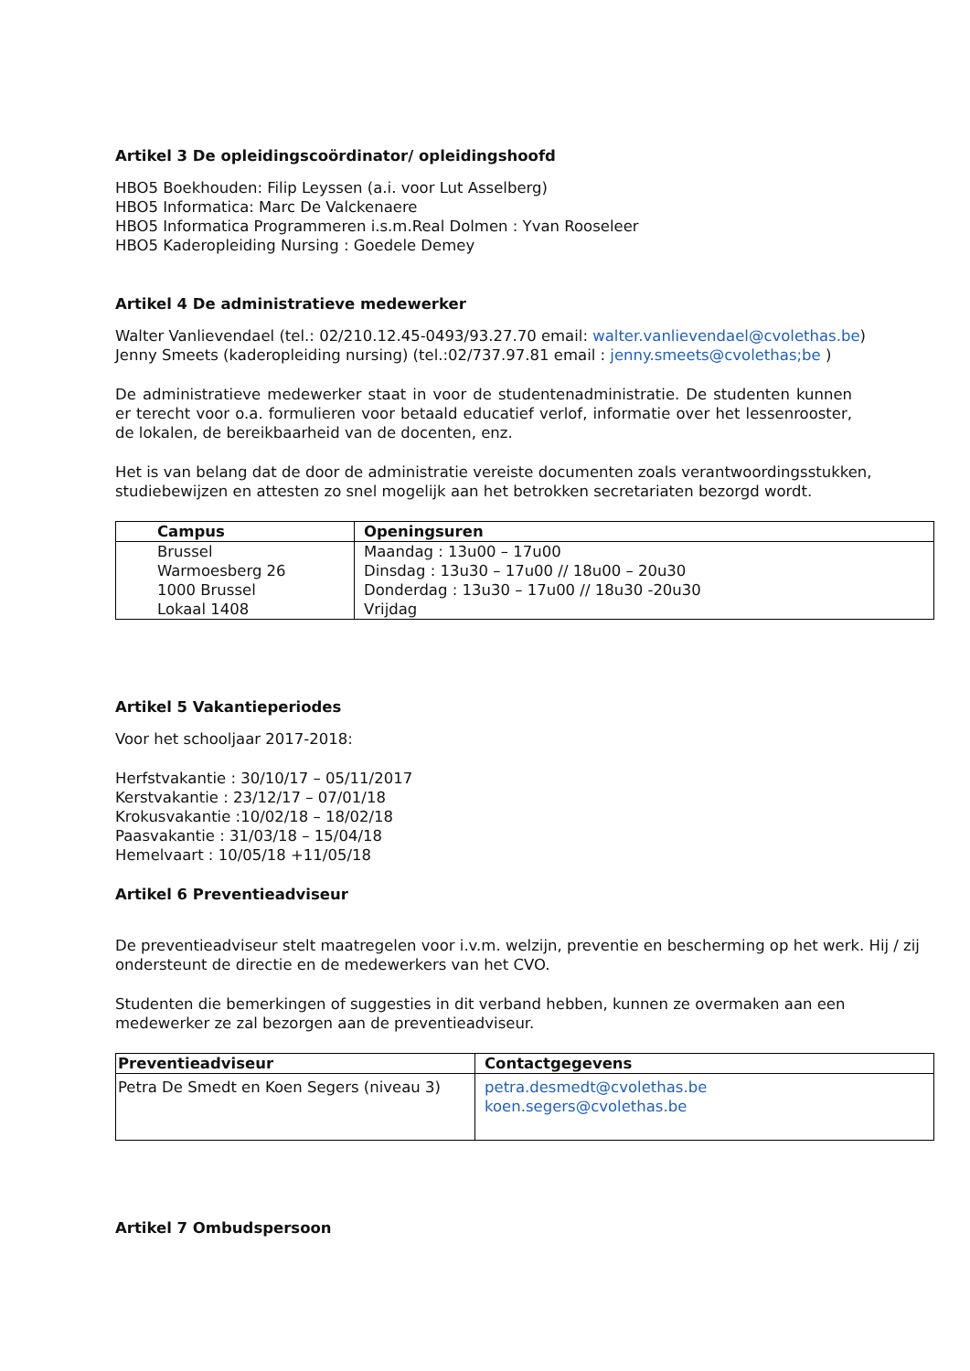Artikel 3 De opleidingscoördinator/ opleidingshoofd
HBO5 Boekhouden: Filip Leyssen (a.i. voor Lut Asselberg)
HBO5 Informatica: Marc De Valckenaere
HBO5 Informatica Programmeren i.s.m.Real Dolmen : Yvan Rooseleer
HBO5 Kaderopleiding Nursing : Goedele Demey
Artikel 4 De administratieve medewerker
Walter Vanlievendael (tel.: 02/210.12.45-0493/93.27.70 email: walter.vanlievendael@cvolethas.be)
Jenny Smeets (kaderopleiding nursing) (tel.:02/737.97.81 email : jenny.smeets@cvolethas;be )
De administratieve medewerker staat in voor de studentenadministratie. De studenten kunnen er terecht voor o.a. formulieren voor betaald educatief verlof, informatie over het lessenrooster, de lokalen, de bereikbaarheid van de docenten, enz.
Het is van belang dat de door de administratie vereiste documenten zoals verantwoordingsstukken, studiebewijzen en attesten zo snel mogelijk aan het betrokken secretariaten bezorgd wordt.
| Campus | Openingsuren |
| --- | --- |
| Brussel Warmoesberg 26 1000 Brussel Lokaal 1408 | Maandag : 13u00 – 17u00 Dinsdag : 13u30 – 17u00 // 18u00 – 20u30 Donderdag : 13u30 – 17u00 // 18u30 -20u30 Vrijdag |
Artikel 5 Vakantieperiodes
Voor het schooljaar 2017-2018:
Herfstvakantie : 30/10/17 – 05/11/2017
Kerstvakantie : 23/12/17 – 07/01/18
Krokusvakantie :10/02/18 – 18/02/18
Paasvakantie : 31/03/18 – 15/04/18
Hemelvaart : 10/05/18 +11/05/18
Artikel 6 Preventieadviseur
De preventieadviseur stelt maatregelen voor i.v.m. welzijn, preventie en bescherming op het werk. Hij / zij ondersteunt de directie en de medewerkers van het CVO.
Studenten die bemerkingen of suggesties in dit verband hebben, kunnen ze overmaken aan een medewerker ze zal bezorgen aan de preventieadviseur.
| Preventieadviseur | Contactgegevens |
| --- | --- |
| Petra De Smedt en Koen Segers (niveau 3) | petra.desmedt@cvolethas.be koen.segers@cvolethas.be |
Artikel 7 Ombudspersoon